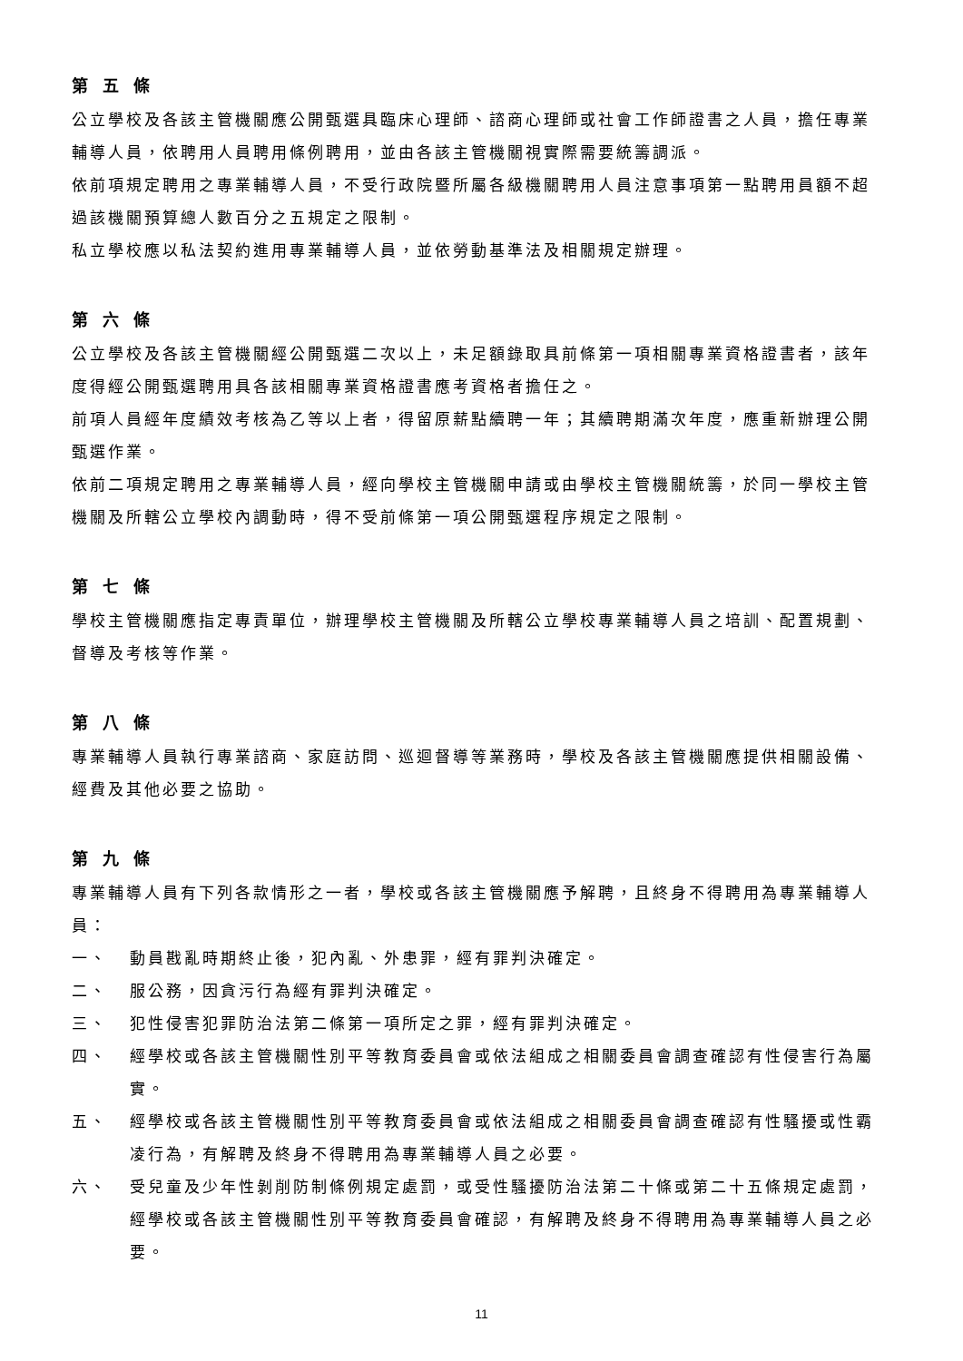第五條
公立學校及各該主管機關應公開甄選具臨床心理師、諮商心理師或社會工作師證書之人員，擔任專業輔導人員，依聘用人員聘用條例聘用，並由各該主管機關視實際需要統籌調派。
依前項規定聘用之專業輔導人員，不受行政院暨所屬各級機關聘用人員注意事項第一點聘用員額不超過該機關預算總人數百分之五規定之限制。
私立學校應以私法契約進用專業輔導人員，並依勞動基準法及相關規定辦理。
第六條
公立學校及各該主管機關經公開甄選二次以上，未足額錄取具前條第一項相關專業資格證書者，該年度得經公開甄選聘用具各該相關專業資格證書應考資格者擔任之。
前項人員經年度績效考核為乙等以上者，得留原薪點續聘一年；其續聘期滿次年度，應重新辦理公開甄選作業。
依前二項規定聘用之專業輔導人員，經向學校主管機關申請或由學校主管機關統籌，於同一學校主管機關及所轄公立學校內調動時，得不受前條第一項公開甄選程序規定之限制。
第七條
學校主管機關應指定專責單位，辦理學校主管機關及所轄公立學校專業輔導人員之培訓、配置規劃、督導及考核等作業。
第八條
專業輔導人員執行專業諮商、家庭訪問、巡迴督導等業務時，學校及各該主管機關應提供相關設備、經費及其他必要之協助。
第九條
專業輔導人員有下列各款情形之一者，學校或各該主管機關應予解聘，且終身不得聘用為專業輔導人員：
一、 動員戡亂時期終止後，犯內亂、外患罪，經有罪判決確定。
二、 服公務，因貪污行為經有罪判決確定。
三、 犯性侵害犯罪防治法第二條第一項所定之罪，經有罪判決確定。
四、 經學校或各該主管機關性別平等教育委員會或依法組成之相關委員會調查確認有性侵害行為屬實。
五、 經學校或各該主管機關性別平等教育委員會或依法組成之相關委員會調查確認有性騷擾或性霸凌行為，有解聘及終身不得聘用為專業輔導人員之必要。
六、 受兒童及少年性剝削防制條例規定處罰，或受性騷擾防治法第二十條或第二十五條規定處罰，經學校或各該主管機關性別平等教育委員會確認，有解聘及終身不得聘用為專業輔導人員之必要。
11